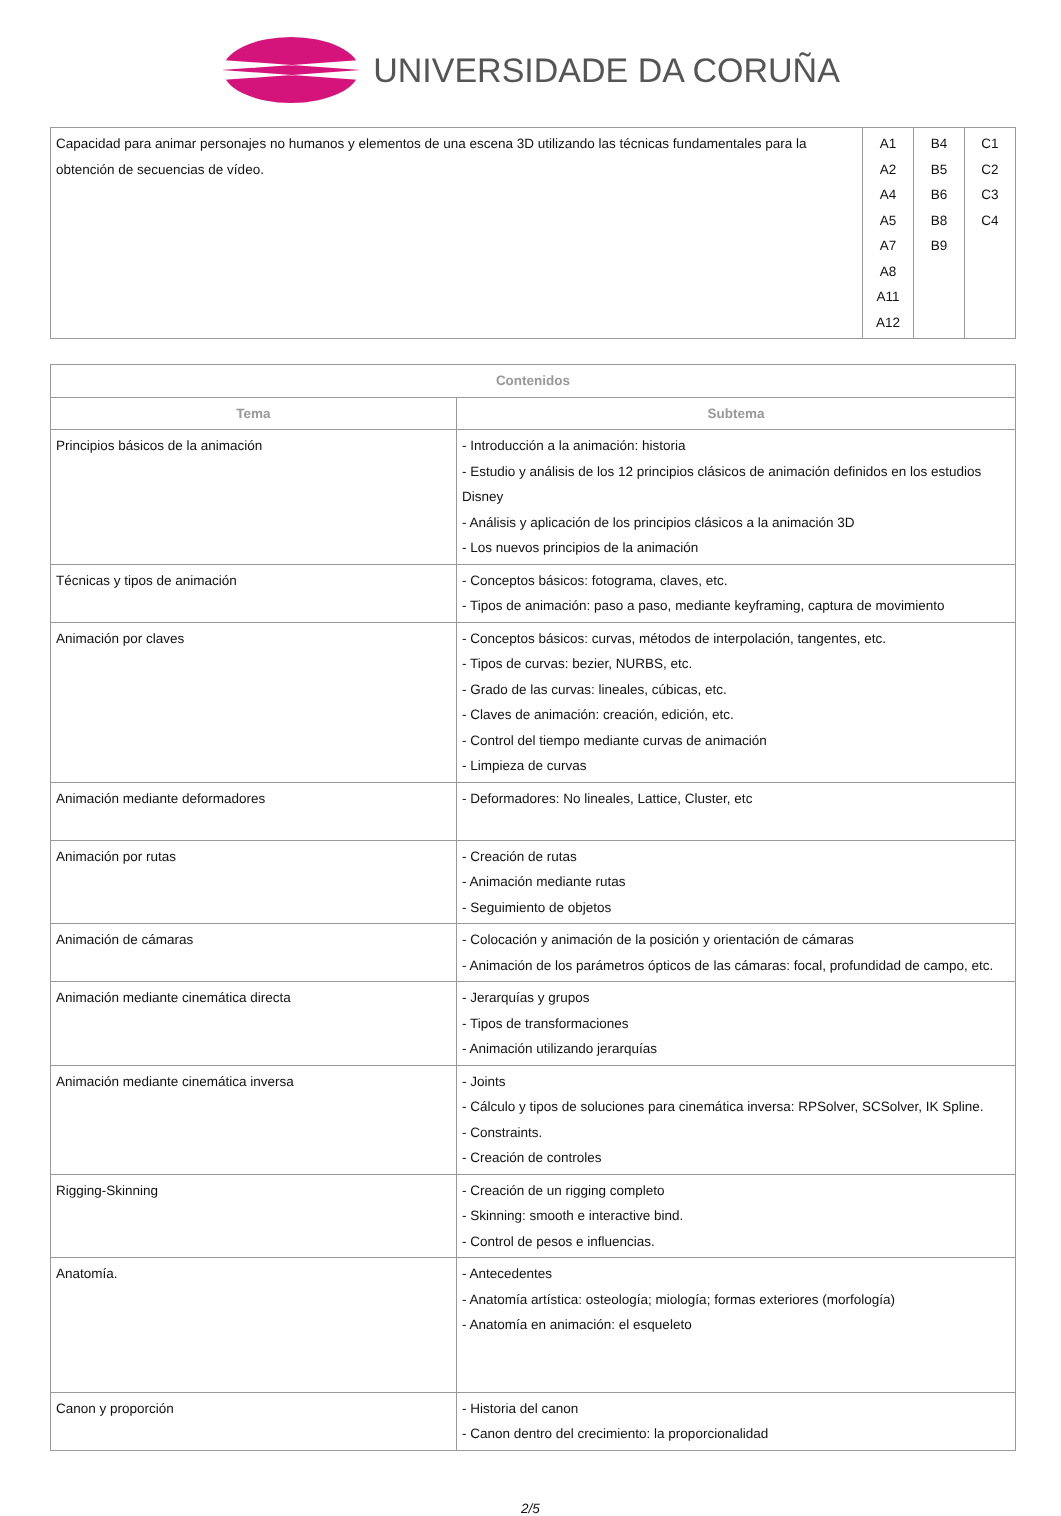UNIVERSIDADE DA CORUÑA
| Capacidad para animar personajes no humanos y elementos de una escena 3D utilizando las técnicas fundamentales para la obtención de secuencias de vídeo. | A1 A2 A4 A5 A7 A8 A11 A12 | B4 B5 B6 B8 B9 | C1 C2 C3 C4 |
| Contenidos | |
| --- | --- |
| Tema | Subtema |
| Principios básicos de la animación | - Introducción a la animación: historia - Estudio y análisis de los 12 principios clásicos de animación definidos en los estudios Disney - Análisis y aplicación de los principios clásicos a la animación 3D - Los nuevos principios de la animación |
| Técnicas y tipos de animación | - Conceptos básicos: fotograma, claves, etc. - Tipos de animación: paso a paso, mediante keyframing, captura de movimiento |
| Animación por claves | - Conceptos básicos: curvas, métodos de interpolación, tangentes, etc. - Tipos de curvas: bezier, NURBS, etc. - Grado de las curvas: lineales, cúbicas, etc. - Claves de animación: creación, edición, etc. - Control del tiempo mediante curvas de animación - Limpieza de curvas |
| Animación mediante deformadores | - Deformadores: No lineales, Lattice, Cluster, etc |
| Animación por rutas | - Creación de rutas - Animación mediante rutas - Seguimiento de objetos |
| Animación de cámaras | - Colocación y animación de la posición y orientación de cámaras - Animación de los parámetros ópticos de las cámaras: focal, profundidad de campo, etc. |
| Animación mediante cinemática directa | - Jerarquías y grupos - Tipos de transformaciones - Animación utilizando jerarquías |
| Animación mediante cinemática inversa | - Joints - Cálculo y tipos de soluciones para cinemática inversa: RPSolver, SCSolver, IK Spline. - Constraints. - Creación de controles |
| Rigging-Skinning | - Creación de un rigging completo - Skinning: smooth e interactive bind. - Control de pesos e influencias. |
| Anatomía. | - Antecedentes - Anatomía artística: osteología; miología; formas exteriores (morfología) - Anatomía en animación: el esqueleto |
| Canon y proporción | - Historia del canon - Canon dentro del crecimiento: la proporcionalidad |
2/5